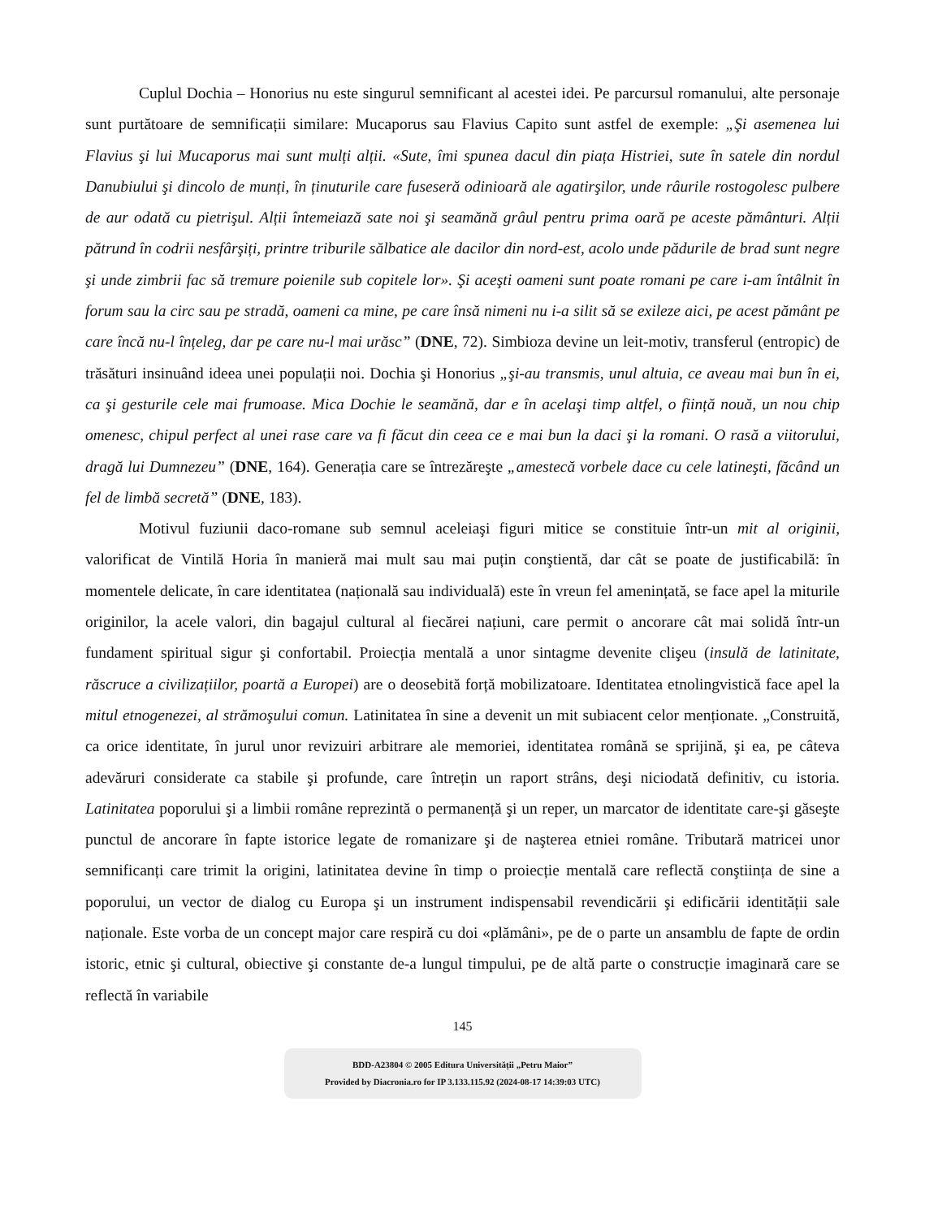Cuplul Dochia – Honorius nu este singurul semnificant al acestei idei. Pe parcursul romanului, alte personaje sunt purtătoare de semnificații similare: Mucaporus sau Flavius Capito sunt astfel de exemple: „Şi asemenea lui Flavius şi lui Mucaporus mai sunt mulți alții. «Sute, îmi spunea dacul din piața Histriei, sute în satele din nordul Danubiului şi dincolo de munți, în ținuturile care fuseseră odinioară ale agatirşilor, unde râurile rostogolesc pulbere de aur odată cu pietrişul. Alții întemeiază sate noi şi seamănă grâul pentru prima oară pe aceste pământuri. Alții pătrund în codrii nesfârşiți, printre triburile sălbatice ale dacilor din nord-est, acolo unde pădurile de brad sunt negre şi unde zimbrii fac să tremure poienile sub copitele lor». Şi aceşti oameni sunt poate romani pe care i-am întâlnit în forum sau la circ sau pe stradă, oameni ca mine, pe care însă nimeni nu i-a silit să se exileze aici, pe acest pământ pe care încă nu-l înțeleg, dar pe care nu-l mai urăsc” (DNE, 72). Simbioza devine un leit-motiv, transferul (entropic) de trăsături insinuând ideea unei populații noi. Dochia şi Honorius „şi-au transmis, unul altuia, ce aveau mai bun în ei, ca şi gesturile cele mai frumoase. Mica Dochie le seamănă, dar e în acelaşi timp altfel, o ființă nouă, un nou chip omenesc, chipul perfect al unei rase care va fi făcut din ceea ce e mai bun la daci şi la romani. O rasă a viitorului, dragă lui Dumnezeu” (DNE, 164). Generația care se întrezăreşte „amestecă vorbele dace cu cele latineşti, făcând un fel de limbă secretă” (DNE, 183).
Motivul fuziunii daco-romane sub semnul aceleiaşi figuri mitice se constituie într-un mit al originii, valorificat de Vintilă Horia în manieră mai mult sau mai puțin conştientă, dar cât se poate de justificabilă: în momentele delicate, în care identitatea (națională sau individuală) este în vreun fel amenințată, se face apel la miturile originilor, la acele valori, din bagajul cultural al fiecărei națiuni, care permit o ancorare cât mai solidă într-un fundament spiritual sigur şi confortabil. Proiecția mentală a unor sintagme devenite clişeu (insulă de latinitate, răscruce a civilizațiilor, poartă a Europei) are o deosebită forță mobilizatoare. Identitatea etnolingvistică face apel la mitul etnogenezei, al strămoşului comun. Latinitatea în sine a devenit un mit subiacent celor menționate. „Construită, ca orice identitate, în jurul unor revizuiri arbitrare ale memoriei, identitatea română se sprijină, şi ea, pe câteva adevăruri considerate ca stabile şi profunde, care întrețin un raport strâns, deşi niciodată definitiv, cu istoria. Latinitatea poporului şi a limbii române reprezintă o permanență şi un reper, un marcator de identitate care-şi găseşte punctul de ancorare în fapte istorice legate de romanizare şi de naşterea etniei române. Tributară matricei unor semnificanți care trimit la origini, latinitatea devine în timp o proiecție mentală care reflectă conştiința de sine a poporului, un vector de dialog cu Europa şi un instrument indispensabil revendicării şi edificării identității sale naționale. Este vorba de un concept major care respiră cu doi «plămâni», pe de o parte un ansamblu de fapte de ordin istoric, etnic şi cultural, obiective şi constante de-a lungul timpului, pe de altă parte o construcție imaginară care se reflectă în variabile
145
BDD-A23804 © 2005 Editura Universității „Petru Maior”
Provided by Diacronia.ro for IP 3.133.115.92 (2024-08-17 14:39:03 UTC)